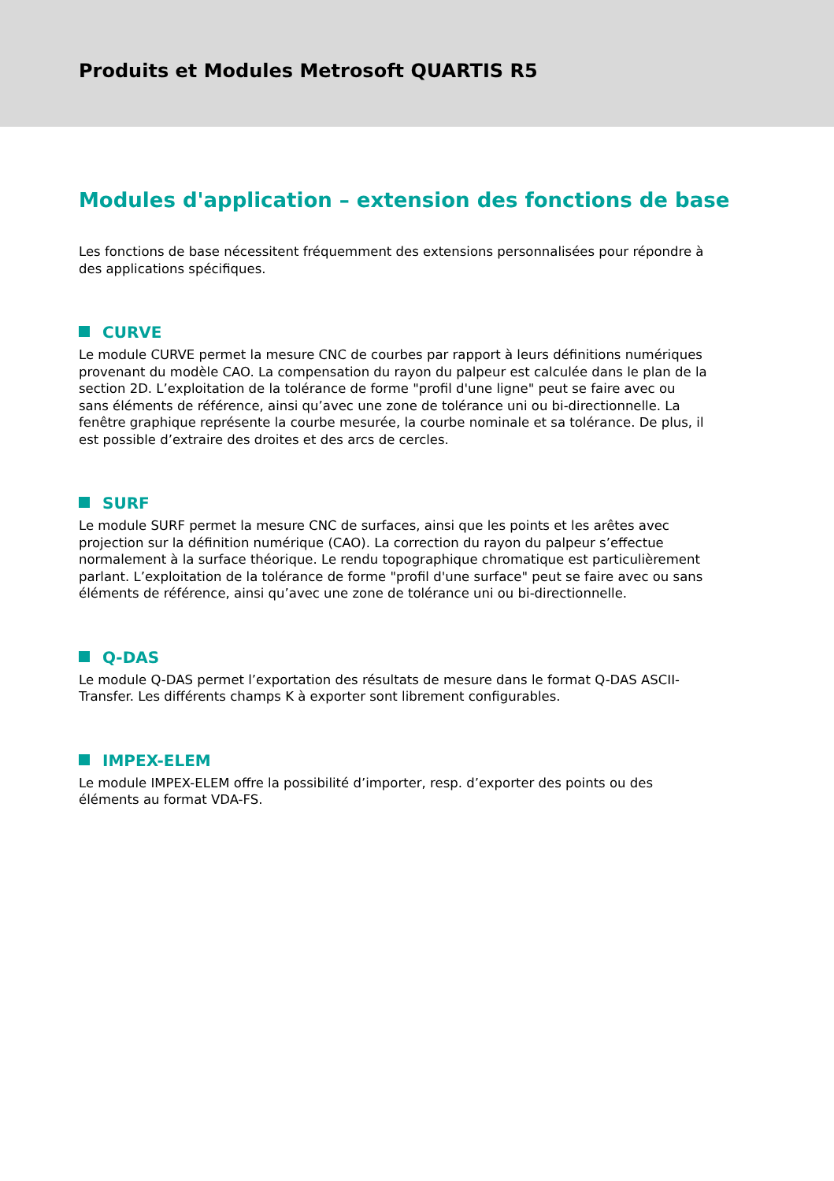Produits et Modules Metrosoft QUARTIS R5
Modules d'application – extension des fonctions de base
Les fonctions de base nécessitent fréquemment des extensions personnalisées pour répondre à des applications spécifiques.
CURVE
Le module CURVE permet la mesure CNC de courbes par rapport à leurs définitions numériques provenant du modèle CAO. La compensation du rayon du palpeur est calculée dans le plan de la section 2D. L’exploitation de la tolérance de forme "profil d'une ligne" peut se faire avec ou sans éléments de référence, ainsi qu’avec une zone de tolérance uni ou bi-directionnelle. La fenêtre graphique représente la courbe mesurée, la courbe nominale et sa tolérance. De plus, il est possible d’extraire des droites et des arcs de cercles.
SURF
Le module SURF permet la mesure CNC de surfaces, ainsi que les points et les arêtes avec projection sur la définition numérique (CAO). La correction du rayon du palpeur s’effectue normalement à la surface théorique. Le rendu topographique chromatique est particulièrement parlant. L’exploitation de la tolérance de forme "profil d'une surface" peut se faire avec ou sans éléments de référence, ainsi qu’avec une zone de tolérance uni ou bi-directionnelle.
Q-DAS
Le module Q-DAS permet l’exportation des résultats de mesure dans le format Q-DAS ASCII-Transfer. Les différents champs K à exporter sont librement configurables.
IMPEX-ELEM
Le module IMPEX-ELEM offre la possibilité d’importer, resp. d’exporter des points ou des éléments au format VDA-FS.